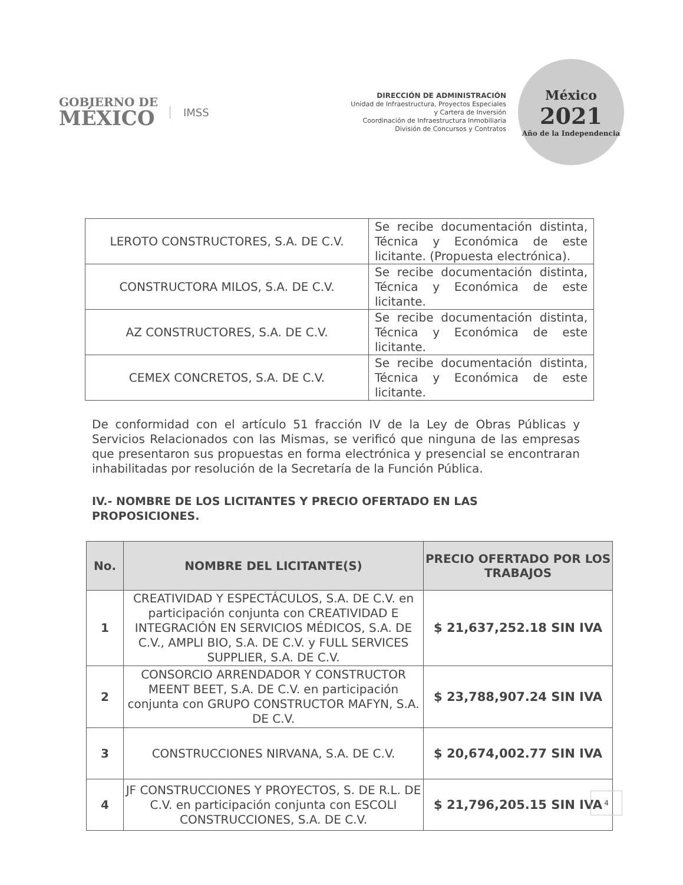GOBIERNO DE
MÉXICO
IMSS
DIRECCIÓN DE ADMINISTRACIÓN
Unidad de Infraestructura, Proyectos Especiales
y Cartera de Inversión
Coordinación de Infraestructura Inmobiliaria
División de Concursos y Contratos
México
2021
Año de la Independencia
| LEROTO CONSTRUCTORES, S.A. DE C.V. | Se recibe documentación distinta, Técnica y Económica de este licitante. (Propuesta electrónica). |
| CONSTRUCTORA MILOS, S.A. DE C.V. | Se recibe documentación distinta, Técnica y Económica de este licitante. |
| AZ CONSTRUCTORES, S.A. DE C.V. | Se recibe documentación distinta, Técnica y Económica de este licitante. |
| CEMEX CONCRETOS, S.A. DE C.V. | Se recibe documentación distinta, Técnica y Económica de este licitante. |
De conformidad con el artículo 51 fracción IV de la Ley de Obras Públicas y Servicios Relacionados con las Mismas, se verificó que ninguna de las empresas que presentaron sus propuestas en forma electrónica y presencial se encontraran inhabilitadas por resolución de la Secretaría de la Función Pública.
IV.- NOMBRE DE LOS LICITANTES Y PRECIO OFERTADO EN LAS PROPOSICIONES.
| No. | NOMBRE DEL LICITANTE(S) | PRECIO OFERTADO POR LOS TRABAJOS |
| --- | --- | --- |
| 1 | CREATIVIDAD Y ESPECTÁCULOS, S.A. DE C.V. en participación conjunta con CREATIVIDAD E INTEGRACIÓN EN SERVICIOS MÉDICOS, S.A. DE C.V., AMPLI BIO, S.A. DE C.V. y FULL SERVICES SUPPLIER, S.A. DE C.V. | $ 21,637,252.18 SIN IVA |
| 2 | CONSORCIO ARRENDADOR Y CONSTRUCTOR MEENT BEET, S.A. DE C.V. en participación conjunta con GRUPO CONSTRUCTOR MAFYN, S.A. DE C.V. | $ 23,788,907.24 SIN IVA |
| 3 | CONSTRUCCIONES NIRVANA, S.A. DE C.V. | $ 20,674,002.77 SIN IVA |
| 4 | JF CONSTRUCCIONES Y PROYECTOS, S. DE R.L. DE C.V. en participación conjunta con ESCOLI CONSTRUCCIONES, S.A. DE C.V. | $ 21,796,205.15 SIN IVA |
4